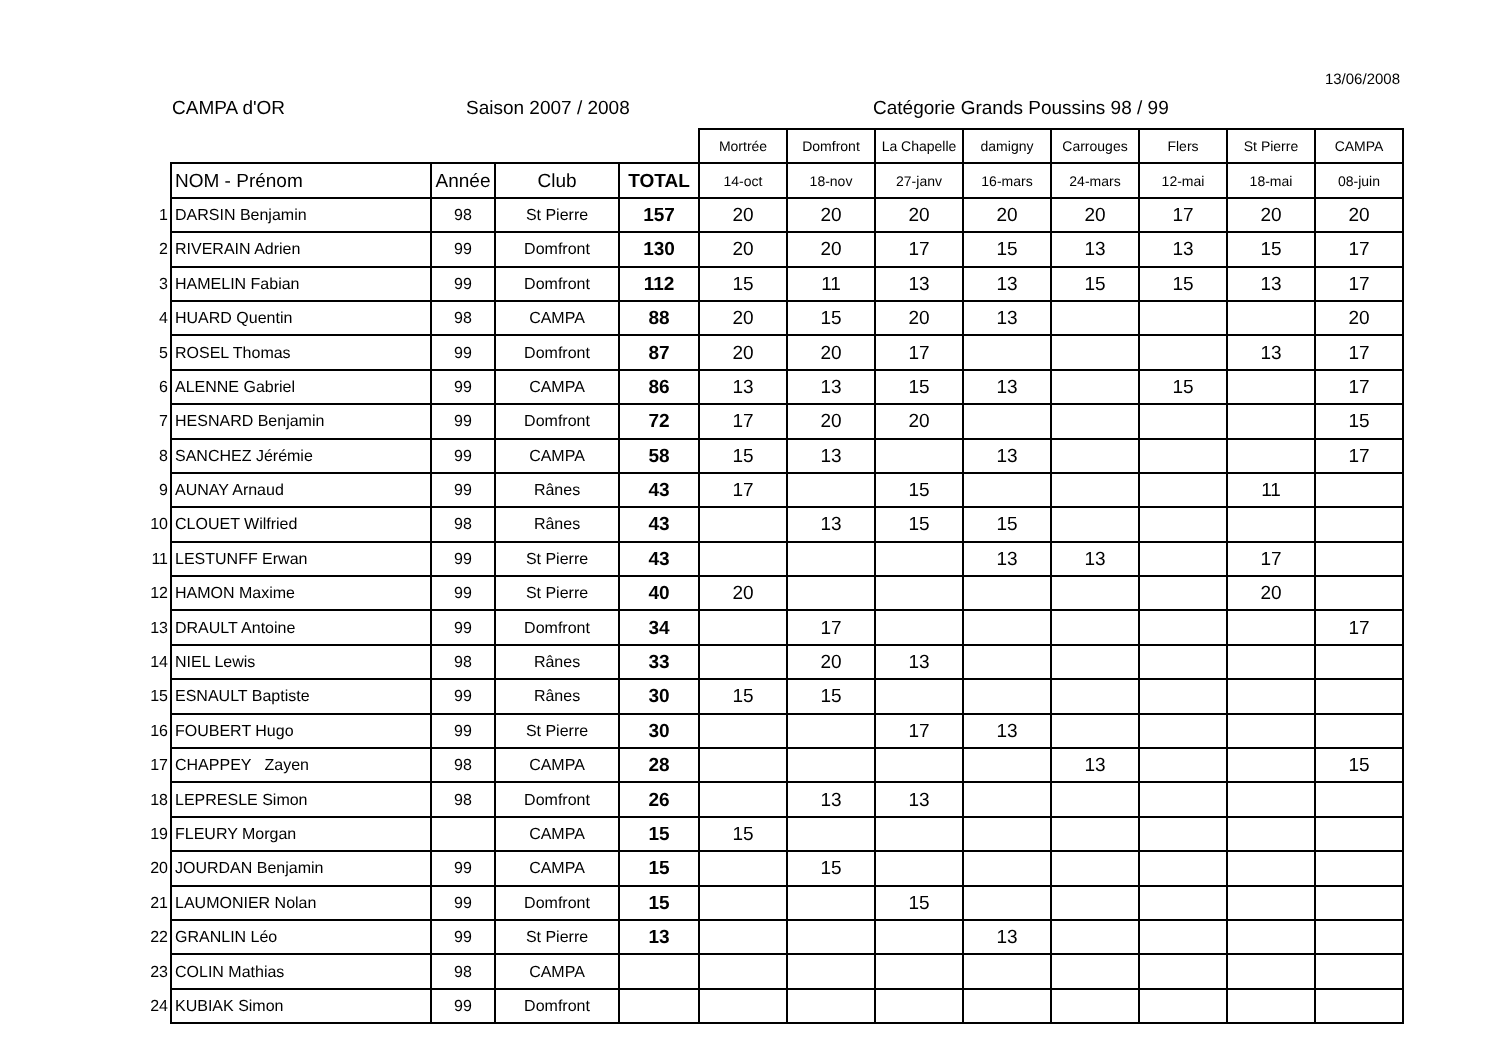13/06/2008
CAMPA d'OR Saison 2007 / 2008
Catégorie Grands Poussins 98 / 99
| | | | | | Mortrée | Domfront | La Chapelle | damigny | Carrouges | Flers | St Pierre | CAMPA |
| | NOM - Prénom | Année | Club | TOTAL | 14-oct | 18-nov | 27-janv | 16-mars | 24-mars | 12-mai | 18-mai | 08-juin |
| 1 | DARSIN Benjamin | 98 | St Pierre | 157 | 20 | 20 | 20 | 20 | 20 | 17 | 20 | 20 |
| 2 | RIVERAIN Adrien | 99 | Domfront | 130 | 20 | 20 | 17 | 15 | 13 | 13 | 15 | 17 |
| 3 | HAMELIN Fabian | 99 | Domfront | 112 | 15 | 11 | 13 | 13 | 15 | 15 | 13 | 17 |
| 4 | HUARD Quentin | 98 | CAMPA | 88 | 20 | 15 | 20 | 13 | | | | 20 |
| 5 | ROSEL Thomas | 99 | Domfront | 87 | 20 | 20 | 17 | | | | 13 | 17 |
| 6 | ALENNE Gabriel | 99 | CAMPA | 86 | 13 | 13 | 15 | 13 | | 15 | | 17 |
| 7 | HESNARD Benjamin | 99 | Domfront | 72 | 17 | 20 | 20 | | | | | 15 |
| 8 | SANCHEZ Jérémie | 99 | CAMPA | 58 | 15 | 13 | | 13 | | | | 17 |
| 9 | AUNAY Arnaud | 99 | Rânes | 43 | 17 | | 15 | | | | 11 | |
| 10 | CLOUET Wilfried | 98 | Rânes | 43 | | 13 | 15 | 15 | | | | |
| 11 | LESTUNFF Erwan | 99 | St Pierre | 43 | | | | 13 | 13 | | 17 | |
| 12 | HAMON Maxime | 99 | St Pierre | 40 | 20 | | | | | | 20 | |
| 13 | DRAULT Antoine | 99 | Domfront | 34 | | 17 | | | | | | 17 |
| 14 | NIEL Lewis | 98 | Rânes | 33 | | 20 | 13 | | | | | |
| 15 | ESNAULT Baptiste | 99 | Rânes | 30 | 15 | 15 | | | | | | |
| 16 | FOUBERT Hugo | 99 | St Pierre | 30 | | | 17 | 13 | | | | |
| 17 | CHAPPEY Zayen | 98 | CAMPA | 28 | | | | | 13 | | | 15 |
| 18 | LEPRESLE Simon | 98 | Domfront | 26 | | 13 | 13 | | | | | |
| 19 | FLEURY Morgan | | CAMPA | 15 | 15 | | | | | | | |
| 20 | JOURDAN Benjamin | 99 | CAMPA | 15 | | 15 | | | | | | |
| 21 | LAUMONIER Nolan | 99 | Domfront | 15 | | | 15 | | | | | |
| 22 | GRANLIN Léo | 99 | St Pierre | 13 | | | | 13 | | | | |
| 23 | COLIN Mathias | 98 | CAMPA | | | | | | | | | |
| 24 | KUBIAK Simon | 99 | Domfront | | | | | | | | | |